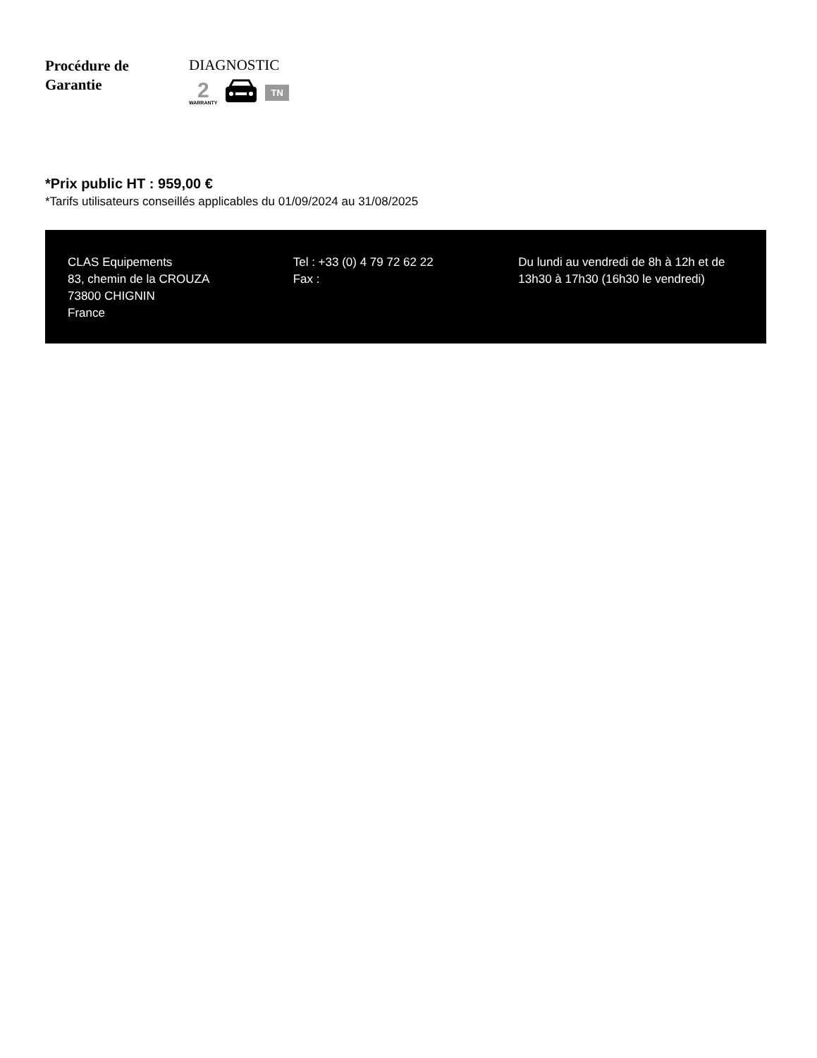Procédure de
Garantie
DIAGNOSTIC
2
WARRANTY
TN
*Prix public HT : 959,00 €
*Tarifs utilisateurs conseillés applicables du 01/09/2024 au 31/08/2025
CLAS Equipements
83, chemin de la CROUZA
73800 CHIGNIN
France
Tel : +33 (0) 4 79 72 62 22
Fax :
Du lundi au vendredi de 8h à 12h et de 13h30 à 17h30 (16h30 le vendredi)